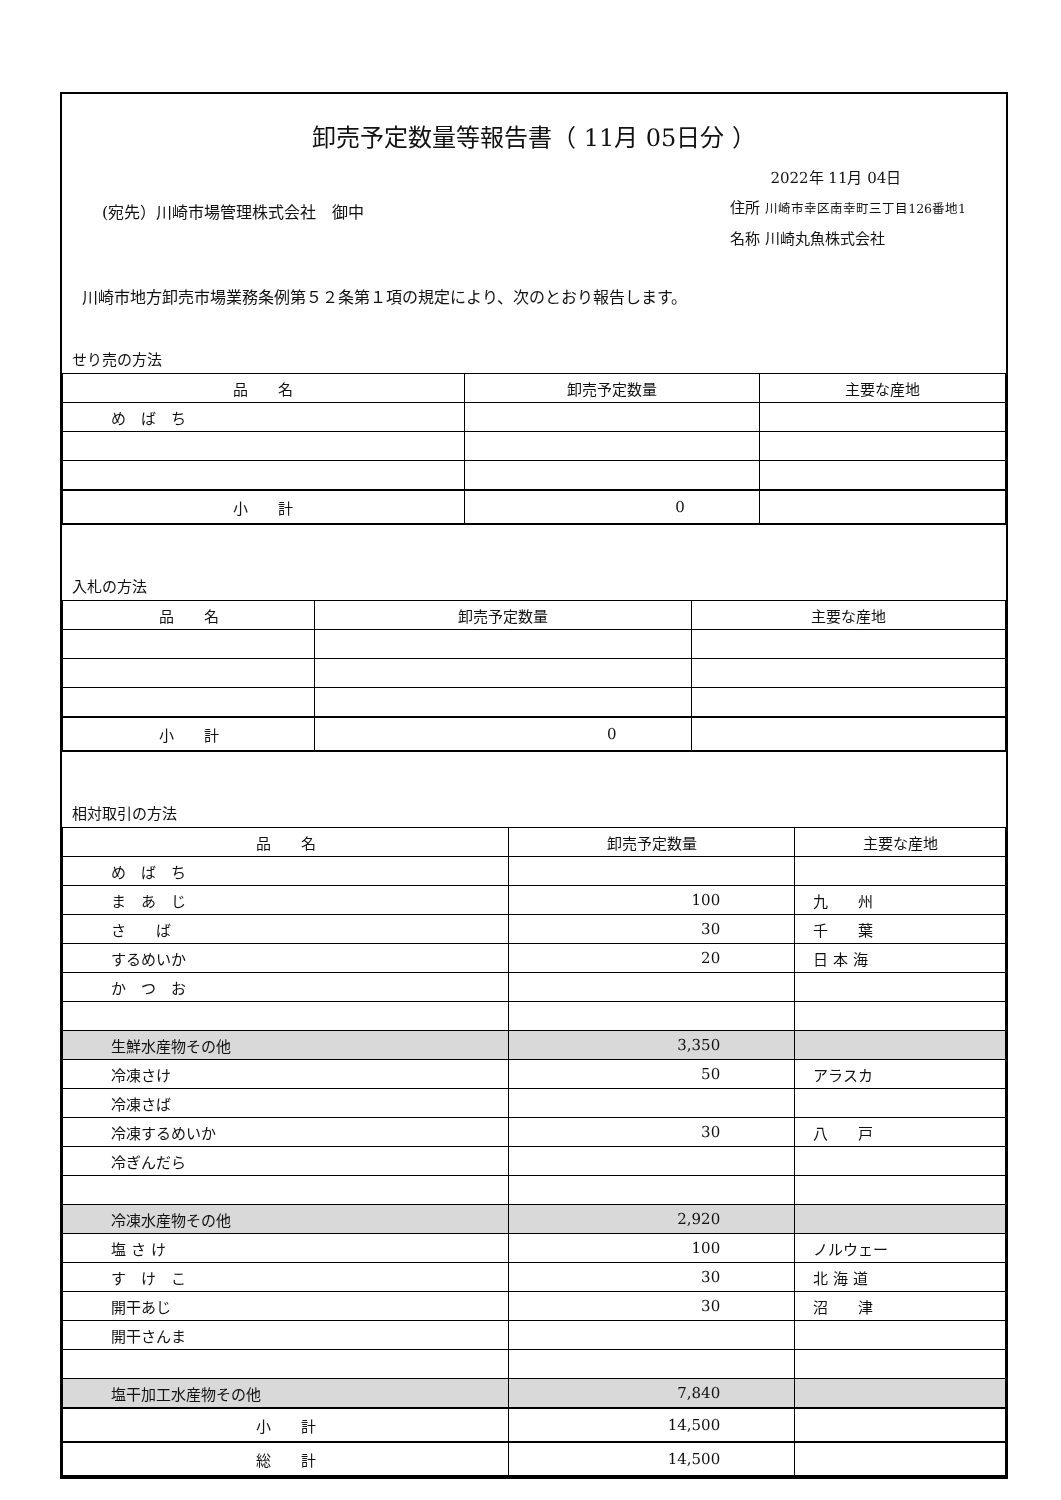卸売予定数量等報告書（ 11月 05日分 ）
(宛先）川崎市場管理株式会社　御中
2022年 11月 04日
住所 川崎市幸区南幸町三丁目126番地1
名称 川崎丸魚株式会社
川崎市地方卸売市場業務条例第５２条第１項の規定により、次のとおり報告します。
せり売の方法
| 品 名 | 卸売予定数量 | 主要な産地 |
| --- | --- | --- |
| め ば ち | | |
| 小 計 | 0 | |
入札の方法
| 品 名 | 卸売予定数量 | 主要な産地 |
| --- | --- | --- |
| 小 計 | 0 | |
相対取引の方法
| 品 名 | 卸売予定数量 | 主要な産地 |
| --- | --- | --- |
| め ば ち | | |
| ま あ じ | 100 | 九 州 |
| さ ば | 30 | 千 葉 |
| するめいか | 20 | 日 本 海 |
| か つ お | | |
| 生鮮水産物その他 | 3,350 | |
| 冷凍さけ | 50 | アラスカ |
| 冷凍さば | | |
| 冷凍するめいか | 30 | 八 戸 |
| 冷ぎんだら | | |
| 冷凍水産物その他 | 2,920 | |
| 塩 さ け | 100 | ノルウェー |
| す け こ | 30 | 北 海 道 |
| 開干あじ | 30 | 沼 津 |
| 開干さんま | | |
| 塩干加工水産物その他 | 7,840 | |
| 小 計 | 14,500 | |
| 総 計 | 14,500 | |